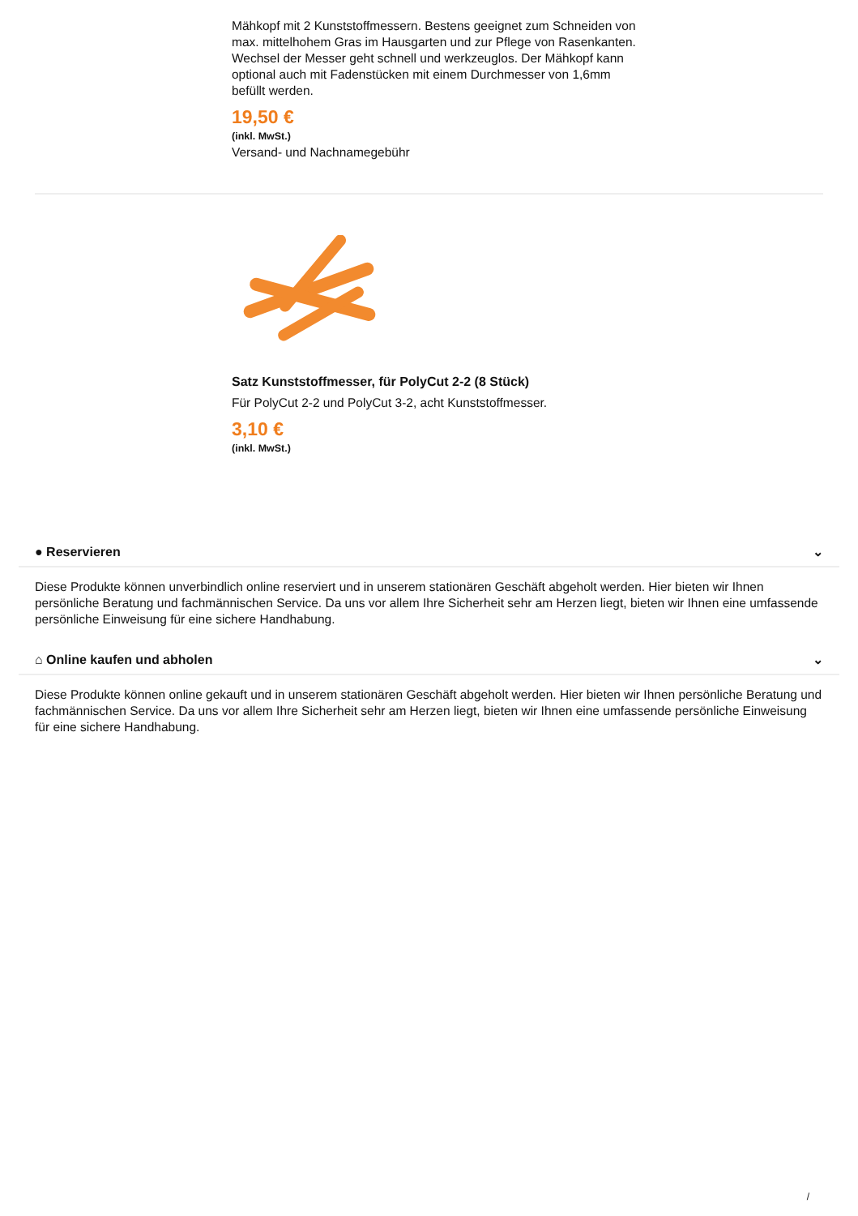Mähkopf mit 2 Kunststoffmessern. Bestens geeignet zum Schneiden von max. mittelhohem Gras im Hausgarten und zur Pflege von Rasenkanten. Wechsel der Messer geht schnell und werkzeuglos. Der Mähkopf kann optional auch mit Fadenstücken mit einem Durchmesser von 1,6mm befüllt werden.
19,50 €
(inkl. MwSt.)
Versand- und Nachnamegebühr
Satz Kunststoffmesser, für PolyCut 2-2 (8 Stück)
Für PolyCut 2-2 und PolyCut 3-2, acht Kunststoffmesser.
3,10 €
(inkl. MwSt.)
● Reservieren ⌄
Diese Produkte können unverbindlich online reserviert und in unserem stationären Geschäft abgeholt werden. Hier bieten wir Ihnen persönliche Beratung und fachmännischen Service. Da uns vor allem Ihre Sicherheit sehr am Herzen liegt, bieten wir Ihnen eine umfassende persönliche Einweisung für eine sichere Handhabung.
⌂ Online kaufen und abholen ⌄
Diese Produkte können online gekauft und in unserem stationären Geschäft abgeholt werden. Hier bieten wir Ihnen persönliche Beratung und fachmännischen Service. Da uns vor allem Ihre Sicherheit sehr am Herzen liegt, bieten wir Ihnen eine umfassende persönliche Einweisung für eine sichere Handhabung.
/